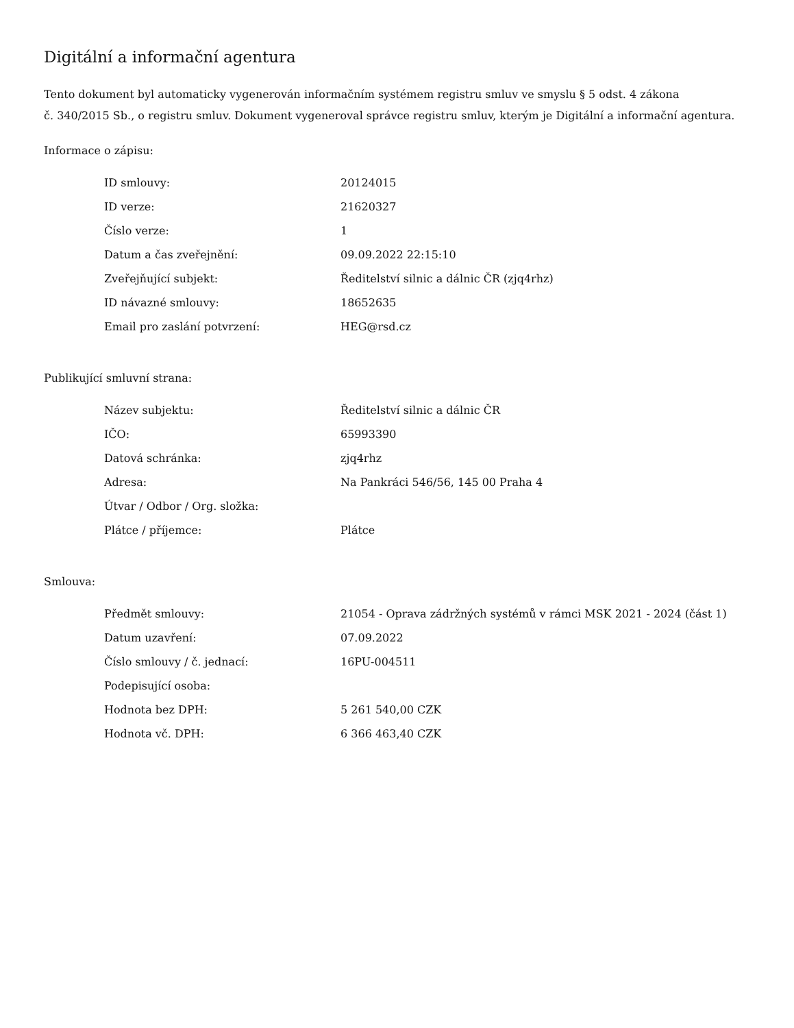Digitální a informační agentura
Tento dokument byl automaticky vygenerován informačním systémem registru smluv ve smyslu § 5 odst. 4 zákona
č. 340/2015 Sb., o registru smluv. Dokument vygeneroval správce registru smluv, kterým je Digitální a informační agentura.
Informace o zápisu:
| ID smlouvy: | 20124015 |
| ID verze: | 21620327 |
| Číslo verze: | 1 |
| Datum a čas zveřejnění: | 09.09.2022 22:15:10 |
| Zveřejňující subjekt: | Ředitelství silnic a dálnic ČR (zjq4rhz) |
| ID návazné smlouvy: | 18652635 |
| Email pro zaslání potvrzení: | HEG@rsd.cz |
Publikující smluvní strana:
| Název subjektu: | Ředitelství silnic a dálnic ČR |
| IČO: | 65993390 |
| Datová schránka: | zjq4rhz |
| Adresa: | Na Pankráci 546/56, 145 00 Praha 4 |
| Útvar / Odbor / Org. složka: | |
| Plátce / příjemce: | Plátce |
Smlouva:
| Předmět smlouvy: | 21054 - Oprava zádržných systémů v rámci MSK 2021 - 2024 (část 1) |
| Datum uzavření: | 07.09.2022 |
| Číslo smlouvy / č. jednací: | 16PU-004511 |
| Podepisující osoba: | |
| Hodnota bez DPH: | 5 261 540,00 CZK |
| Hodnota vč. DPH: | 6 366 463,40 CZK |